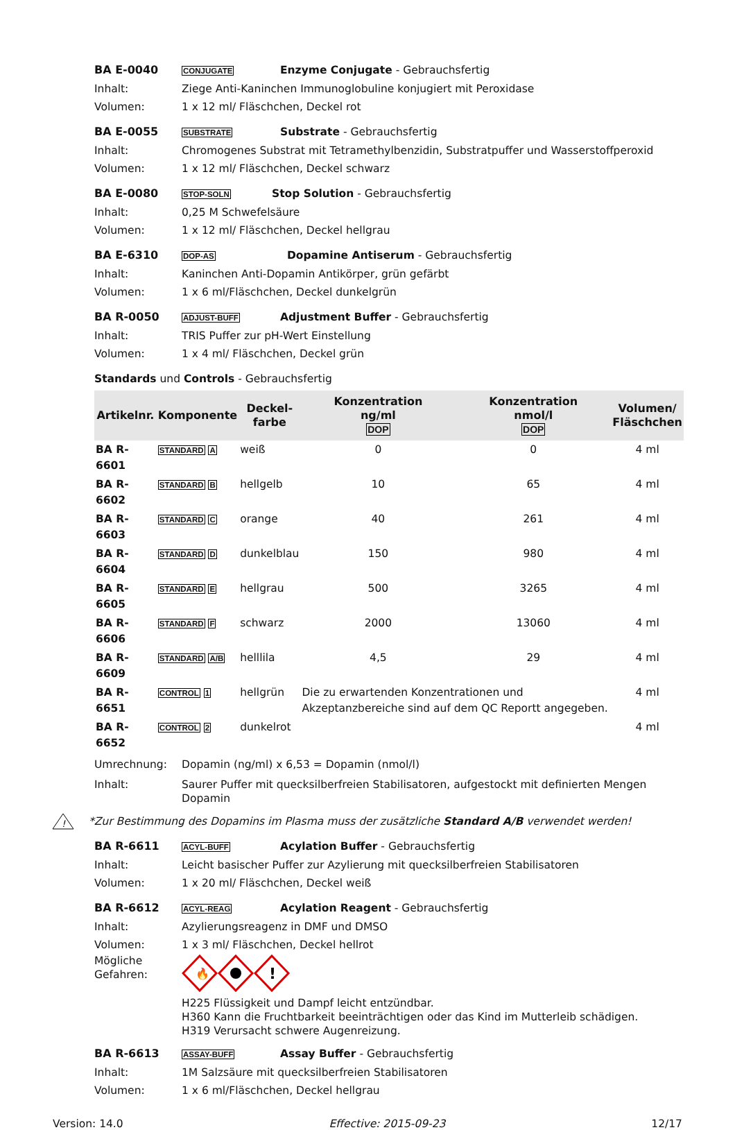BA E-0040 CONJUGATE Enzyme Conjugate - Gebrauchsfertig
Inhalt: Ziege Anti-Kaninchen Immunoglobuline konjugiert mit Peroxidase
Volumen: 1 x 12 ml/ Fläschchen, Deckel rot
BA E-0055 SUBSTRATE Substrate - Gebrauchsfertig
Inhalt: Chromogenes Substrat mit Tetramethylbenzidin, Substratpuffer und Wasserstoffperoxid
Volumen: 1 x 12 ml/ Fläschchen, Deckel schwarz
BA E-0080 STOP-SOLN Stop Solution - Gebrauchsfertig
Inhalt: 0,25 M Schwefelsäure
Volumen: 1 x 12 ml/ Fläschchen, Deckel hellgrau
BA E-6310 DOP-AS Dopamine Antiserum - Gebrauchsfertig
Inhalt: Kaninchen Anti-Dopamin Antikörper, grün gefärbt
Volumen: 1 x 6 ml/Fläschchen, Deckel dunkelgrün
BA R-0050 ADJUST-BUFF Adjustment Buffer - Gebrauchsfertig
Inhalt: TRIS Puffer zur pH-Wert Einstellung
Volumen: 1 x 4 ml/ Fläschchen, Deckel grün
Standards und Controls - Gebrauchsfertig
| Artikelnr. | Komponente | Deckel- farbe | Konzentration ng/ml DOP | Konzentration nmol/l DOP | Volumen/ Fläschchen |
| --- | --- | --- | --- | --- | --- |
| BA R-6601 | STANDARD A | weiß | 0 | 0 | 4 ml |
| BA R-6602 | STANDARD B | hellgelb | 10 | 65 | 4 ml |
| BA R-6603 | STANDARD C | orange | 40 | 261 | 4 ml |
| BA R-6604 | STANDARD D | dunkelblau | 150 | 980 | 4 ml |
| BA R-6605 | STANDARD E | hellgrau | 500 | 3265 | 4 ml |
| BA R-6606 | STANDARD F | schwarz | 2000 | 13060 | 4 ml |
| BA R-6609 | STANDARD A/B | helllila | 4,5 | 29 | 4 ml |
| BA R-6651 | CONTROL 1 | hellgrün | Die zu erwartenden Konzentrationen und Akzeptanzbereiche sind auf dem QC Reportt angegeben. | | 4 ml |
| BA R-6652 | CONTROL 2 | dunkelrot | | | 4 ml |
Umrechnung: Dopamin (ng/ml) x 6,53 = Dopamin (nmol/l)
Inhalt: Saurer Puffer mit quecksilberfreien Stabilisatoren, aufgestockt mit definierten Mengen Dopamin
!
*Zur Bestimmung des Dopamins im Plasma muss der zusätzliche Standard A/B verwendet werden!
BA R-6611 ACYL-BUFF Acylation Buffer - Gebrauchsfertig
Inhalt: Leicht basischer Puffer zur Azylierung mit quecksilberfreien Stabilisatoren
Volumen: 1 x 20 ml/ Fläschchen, Deckel weiß
BA R-6612 ACYL-REAG Acylation Reagent - Gebrauchsfertig
Inhalt: Azylierungsreagenz in DMF und DMSO
Volumen: 1 x 3 ml/ Fläschchen, Deckel hellrot
Mögliche Gefahren:
🔥
!
H225 Flüssigkeit und Dampf leicht entzündbar.
H360 Kann die Fruchtbarkeit beeinträchtigen oder das Kind im Mutterleib schädigen.
H319 Verursacht schwere Augenreizung.
BA R-6613 ASSAY-BUFF Assay Buffer - Gebrauchsfertig
Inhalt: 1M Salzsäure mit quecksilberfreien Stabilisatoren
Volumen: 1 x 6 ml/Fläschchen, Deckel hellgrau
Version: 14.0 Effective: 2015-09-23 12/17